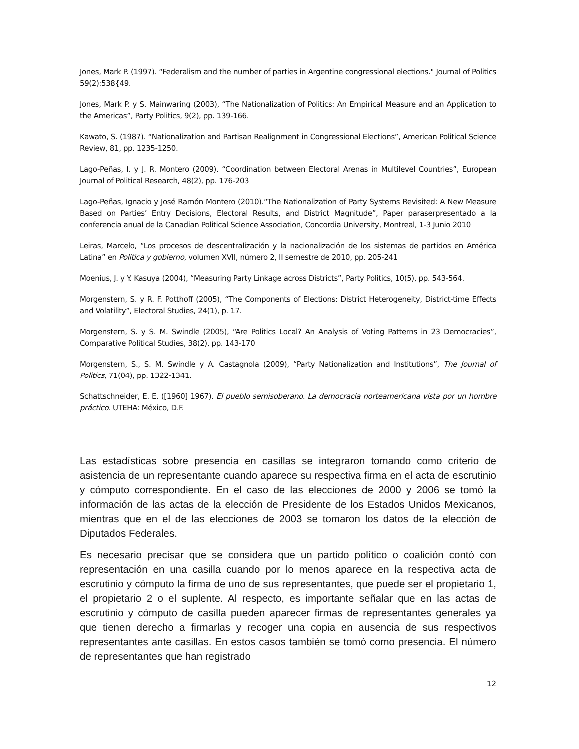Jones, Mark P. (1997). “Federalism and the number of parties in Argentine congressional elections." Journal of Politics 59(2):538{49.
Jones, Mark P. y S. Mainwaring (2003), “The Nationalization of Politics: An Empirical Measure and an Application to the Americas”, Party Politics, 9(2), pp. 139-166.
Kawato, S. (1987). “Nationalization and Partisan Realignment in Congressional Elections”, American Political Science Review, 81, pp. 1235-1250.
Lago-Peñas, I. y J. R. Montero (2009). “Coordination between Electoral Arenas in Multilevel Countries”, European Journal of Political Research, 48(2), pp. 176-203
Lago-Peñas, Ignacio y José Ramón Montero (2010).“The Nationalization of Party Systems Revisited: A New Measure Based on Parties’ Entry Decisions, Electoral Results, and District Magnitude”, Paper paraserpresentado a la conferencia anual de la Canadian Political Science Association, Concordia University, Montreal, 1-3 Junio 2010
Leiras, Marcelo, “Los procesos de descentralización y la nacionalización de los sistemas de partidos en América Latina” en Política y gobierno, volumen XVII, número 2, II semestre de 2010, pp. 205-241
Moenius, J. y Y. Kasuya (2004), “Measuring Party Linkage across Districts”, Party Politics, 10(5), pp. 543-564.
Morgenstern, S. y R. F. Potthoff (2005), “The Components of Elections: District Heterogeneity, District-time Effects and Volatility”, Electoral Studies, 24(1), p. 17.
Morgenstern, S. y S. M. Swindle (2005), “Are Politics Local? An Analysis of Voting Patterns in 23 Democracies”, Comparative Political Studies, 38(2), pp. 143-170
Morgenstern, S., S. M. Swindle y A. Castagnola (2009), “Party Nationalization and Institutions”, The Journal of Politics, 71(04), pp. 1322-1341.
Schattschneider, E. E. ([1960] 1967). El pueblo semisoberano. La democracia norteamericana vista por un hombre práctico. UTEHA: México, D.F.
Las estadísticas sobre presencia en casillas se integraron tomando como criterio de asistencia de un representante cuando aparece su respectiva firma en el acta de escrutinio y cómputo correspondiente. En el caso de las elecciones de 2000 y 2006 se tomó la información de las actas de la elección de Presidente de los Estados Unidos Mexicanos, mientras que en el de las elecciones de 2003 se tomaron los datos de la elección de Diputados Federales.
Es necesario precisar que se considera que un partido político o coalición contó con representación en una casilla cuando por lo menos aparece en la respectiva acta de escrutinio y cómputo la firma de uno de sus representantes, que puede ser el propietario 1, el propietario 2 o el suplente. Al respecto, es importante señalar que en las actas de escrutinio y cómputo de casilla pueden aparecer firmas de representantes generales ya que tienen derecho a firmarlas y recoger una copia en ausencia de sus respectivos representantes ante casillas. En estos casos también se tomó como presencia. El número de representantes que han registrado
12